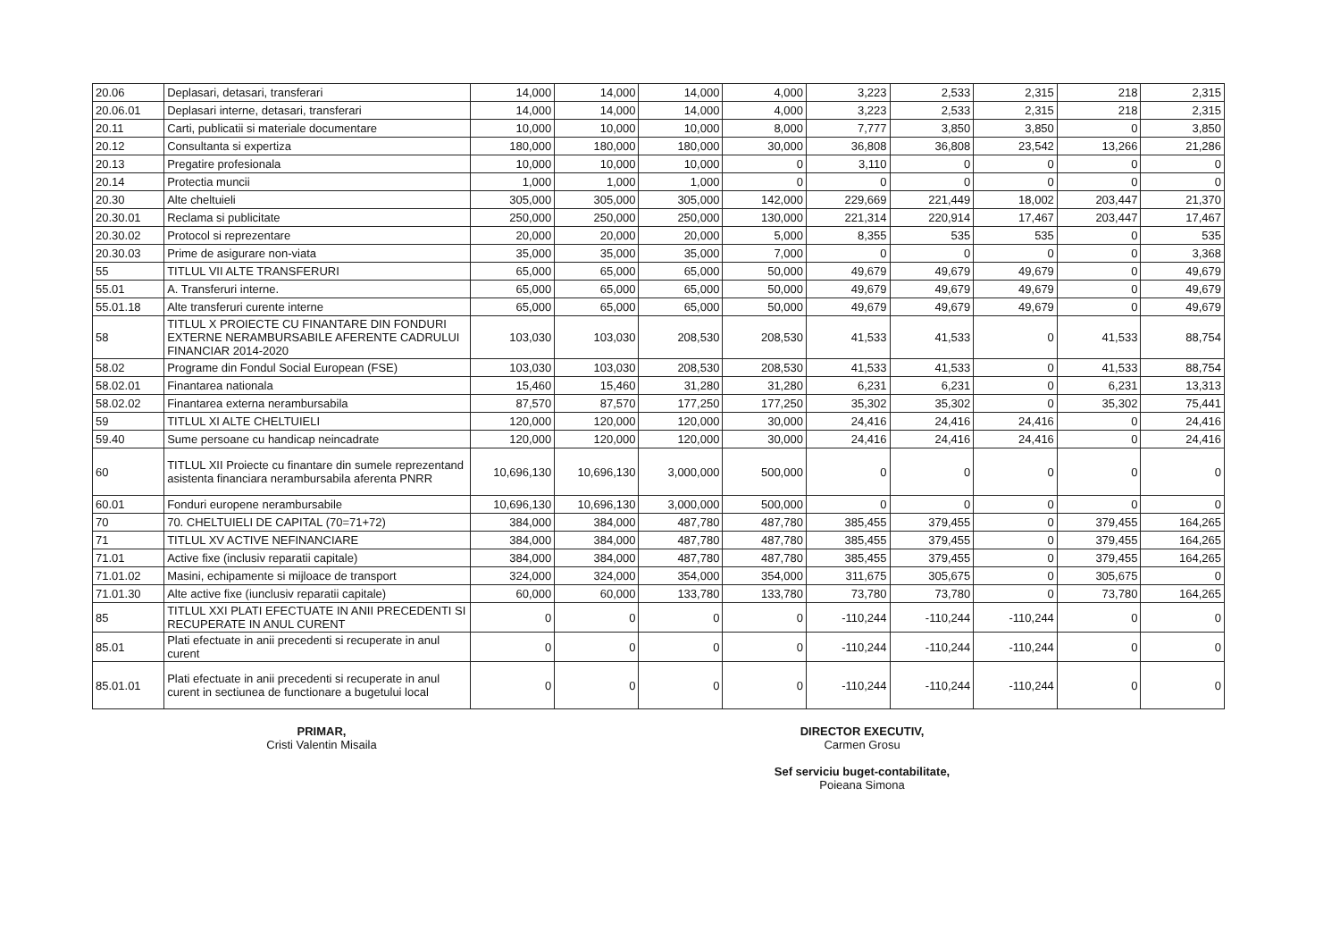| 20.06 | Deplasari, detasari, transferari | 14,000 | 14,000 | 14,000 | 4,000 | 3,223 | 2,533 | 2,315 | 218 | 2,315 |
| 20.06.01 | Deplasari interne, detasari, transferari | 14,000 | 14,000 | 14,000 | 4,000 | 3,223 | 2,533 | 2,315 | 218 | 2,315 |
| 20.11 | Carti, publicatii si materiale documentare | 10,000 | 10,000 | 10,000 | 8,000 | 7,777 | 3,850 | 3,850 | 0 | 3,850 |
| 20.12 | Consultanta si expertiza | 180,000 | 180,000 | 180,000 | 30,000 | 36,808 | 36,808 | 23,542 | 13,266 | 21,286 |
| 20.13 | Pregatire profesionala | 10,000 | 10,000 | 10,000 | 0 | 3,110 | 0 | 0 | 0 | 0 |
| 20.14 | Protectia muncii | 1,000 | 1,000 | 1,000 | 0 | 0 | 0 | 0 | 0 | 0 |
| 20.30 | Alte cheltuieli | 305,000 | 305,000 | 305,000 | 142,000 | 229,669 | 221,449 | 18,002 | 203,447 | 21,370 |
| 20.30.01 | Reclama si publicitate | 250,000 | 250,000 | 250,000 | 130,000 | 221,314 | 220,914 | 17,467 | 203,447 | 17,467 |
| 20.30.02 | Protocol si reprezentare | 20,000 | 20,000 | 20,000 | 5,000 | 8,355 | 535 | 535 | 0 | 535 |
| 20.30.03 | Prime de asigurare non-viata | 35,000 | 35,000 | 35,000 | 7,000 | 0 | 0 | 0 | 0 | 3,368 |
| 55 | TITLUL VII ALTE TRANSFERURI | 65,000 | 65,000 | 65,000 | 50,000 | 49,679 | 49,679 | 49,679 | 0 | 49,679 |
| 55.01 | A. Transferuri interne. | 65,000 | 65,000 | 65,000 | 50,000 | 49,679 | 49,679 | 49,679 | 0 | 49,679 |
| 55.01.18 | Alte transferuri curente interne | 65,000 | 65,000 | 65,000 | 50,000 | 49,679 | 49,679 | 49,679 | 0 | 49,679 |
| 58 | TITLUL X PROIECTE CU FINANTARE DIN FONDURI EXTERNE NERAMBURSABILE AFERENTE CADRULUI FINANCIAR 2014-2020 | 103,030 | 103,030 | 208,530 | 208,530 | 41,533 | 41,533 | 0 | 41,533 | 88,754 |
| 58.02 | Programe din Fondul Social European (FSE) | 103,030 | 103,030 | 208,530 | 208,530 | 41,533 | 41,533 | 0 | 41,533 | 88,754 |
| 58.02.01 | Finantarea nationala | 15,460 | 15,460 | 31,280 | 31,280 | 6,231 | 6,231 | 0 | 6,231 | 13,313 |
| 58.02.02 | Finantarea externa nerambursabila | 87,570 | 87,570 | 177,250 | 177,250 | 35,302 | 35,302 | 0 | 35,302 | 75,441 |
| 59 | TITLUL XI ALTE CHELTUIELI | 120,000 | 120,000 | 120,000 | 30,000 | 24,416 | 24,416 | 24,416 | 0 | 24,416 |
| 59.40 | Sume persoane cu handicap neincadrate | 120,000 | 120,000 | 120,000 | 30,000 | 24,416 | 24,416 | 24,416 | 0 | 24,416 |
| 60 | TITLUL XII Proiecte cu finantare din sumele reprezentand asistenta financiara nerambursabila aferenta PNRR | 10,696,130 | 10,696,130 | 3,000,000 | 500,000 | 0 | 0 | 0 | 0 | 0 |
| 60.01 | Fonduri europene nerambursabile | 10,696,130 | 10,696,130 | 3,000,000 | 500,000 | 0 | 0 | 0 | 0 | 0 |
| 70 | 70. CHELTUIELI DE CAPITAL (70=71+72) | 384,000 | 384,000 | 487,780 | 487,780 | 385,455 | 379,455 | 0 | 379,455 | 164,265 |
| 71 | TITLUL XV ACTIVE NEFINANCIARE | 384,000 | 384,000 | 487,780 | 487,780 | 385,455 | 379,455 | 0 | 379,455 | 164,265 |
| 71.01 | Active fixe (inclusiv reparatii capitale) | 384,000 | 384,000 | 487,780 | 487,780 | 385,455 | 379,455 | 0 | 379,455 | 164,265 |
| 71.01.02 | Masini, echipamente si mijloace de transport | 324,000 | 324,000 | 354,000 | 354,000 | 311,675 | 305,675 | 0 | 305,675 | 0 |
| 71.01.30 | Alte active fixe (iunclusiv reparatii capitale) | 60,000 | 60,000 | 133,780 | 133,780 | 73,780 | 73,780 | 0 | 73,780 | 164,265 |
| 85 | TITLUL XXI PLATI EFECTUATE IN ANII PRECEDENTI SI RECUPERATE IN ANUL CURENT | 0 | 0 | 0 | 0 | -110,244 | -110,244 | -110,244 | 0 | 0 |
| 85.01 | Plati efectuate in anii precedenti si recuperate in anul curent | 0 | 0 | 0 | 0 | -110,244 | -110,244 | -110,244 | 0 | 0 |
| 85.01.01 | Plati efectuate in anii precedenti si recuperate in anul curent in sectiunea de functionare a bugetului local | 0 | 0 | 0 | 0 | -110,244 | -110,244 | -110,244 | 0 | 0 |
PRIMAR,
Cristi Valentin Misaila
DIRECTOR EXECUTIV,
Carmen Grosu
Sef serviciu buget-contabilitate,
Poieana Simona